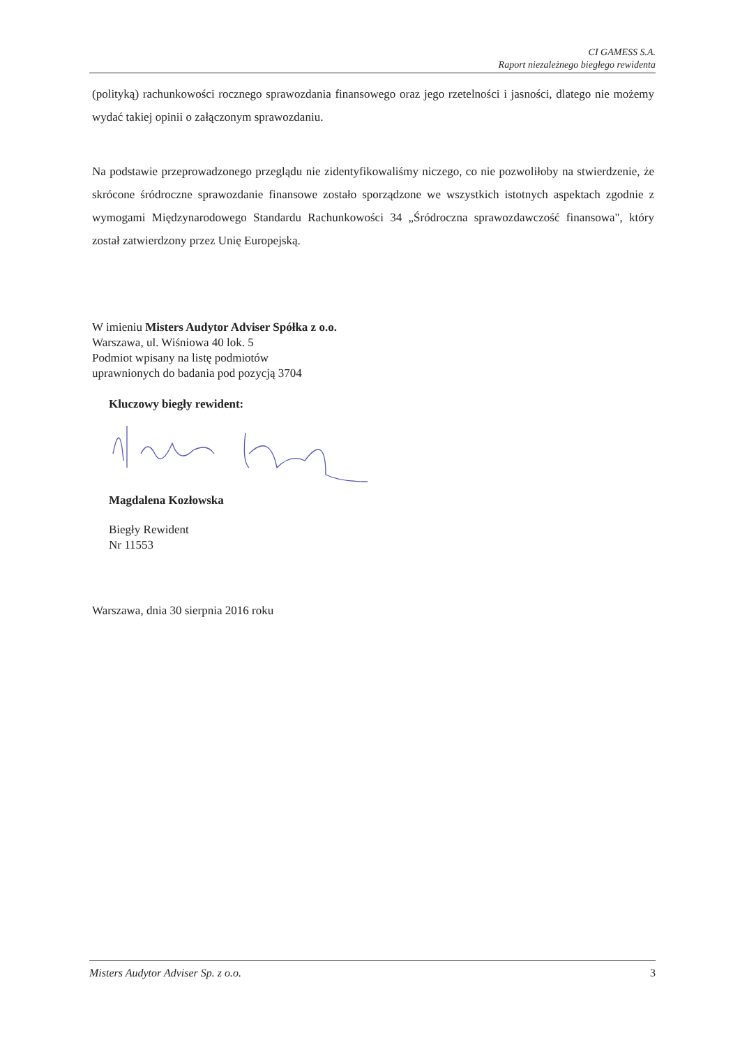CI GAMESS S.A.
Raport niezależnego biegłego rewidenta
(polityką) rachunkowości rocznego sprawozdania finansowego oraz jego rzetelności i jasności, dlatego nie możemy wydać takiej opinii o załączonym sprawozdaniu.
Na podstawie przeprowadzonego przeglądu nie zidentyfikowaliśmy niczego, co nie pozwoliłoby na stwierdzenie, że skrócone śródroczne sprawozdanie finansowe zostało sporządzone we wszystkich istotnych aspektach zgodnie z wymogami Międzynarodowego Standardu Rachunkowości 34 „Śródroczna sprawozdawczość finansowa", który został zatwierdzony przez Unię Europejską.
W imieniu Misters Audytor Adviser Spółka z o.o.
Warszawa, ul. Wiśniowa 40 lok. 5
Podmiot wpisany na listę podmiotów
uprawnionych do badania pod pozycją 3704
Kluczowy biegły rewident:
Magdalena Kozłowska
Biegły Rewident
Nr 11553
Warszawa, dnia 30 sierpnia 2016 roku
Misters Audytor Adviser Sp. z o.o. 3